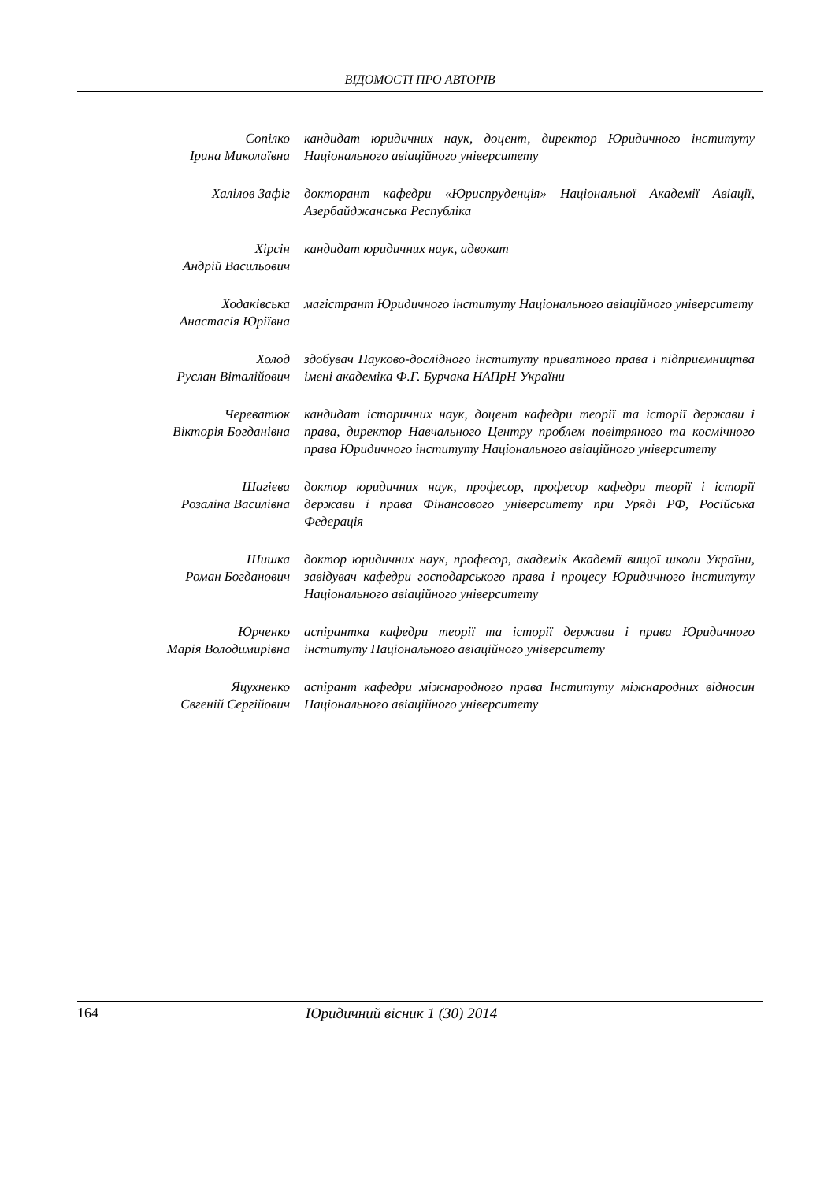ВІДОМОСТІ ПРО АВТОРІВ
Сопілко
Ірина Миколаївна
кандидат юридичних наук, доцент, директор Юридичного інституту Національного авіаційного університету
Халілов Зафіг докторант кафедри «Юриспруденція» Національної Академії Авіації, Азербайджанська Республіка
Хірсін
Андрій Васильович
кандидат юридичних наук, адвокат
Ходаківська
Анастасія Юріївна
магістрант Юридичного інституту Національного авіаційного університету
Холод
Руслан Віталійович
здобувач Науково-дослідного інституту приватного права і підприємництва імені академіка Ф.Г. Бурчака НАПрН України
Череватюк
Вікторія Богданівна
кандидат історичних наук, доцент кафедри теорії та історії держави і права, директор Навчального Центру проблем повітряного та космічного права Юридичного інституту Національного авіаційного університету
Шагієва
Розаліна Василівна
доктор юридичних наук, професор, професор кафедри теорії і історії держави і права Фінансового університету при Уряді РФ, Російська Федерація
Шишка
Роман Богданович
доктор юридичних наук, професор, академік Академії вищої школи України, завідувач кафедри господарського права і процесу Юридичного інституту Національного авіаційного університету
Юрченко
Марія Володимирівна
аспірантка кафедри теорії та історії держави і права Юридичного інституту Національного авіаційного університету
Яцухненко
Євгеній Сергійович
аспірант кафедри міжнародного права Інституту міжнародних відносин Національного авіаційного університету
164 Юридичний вісник 1 (30) 2014